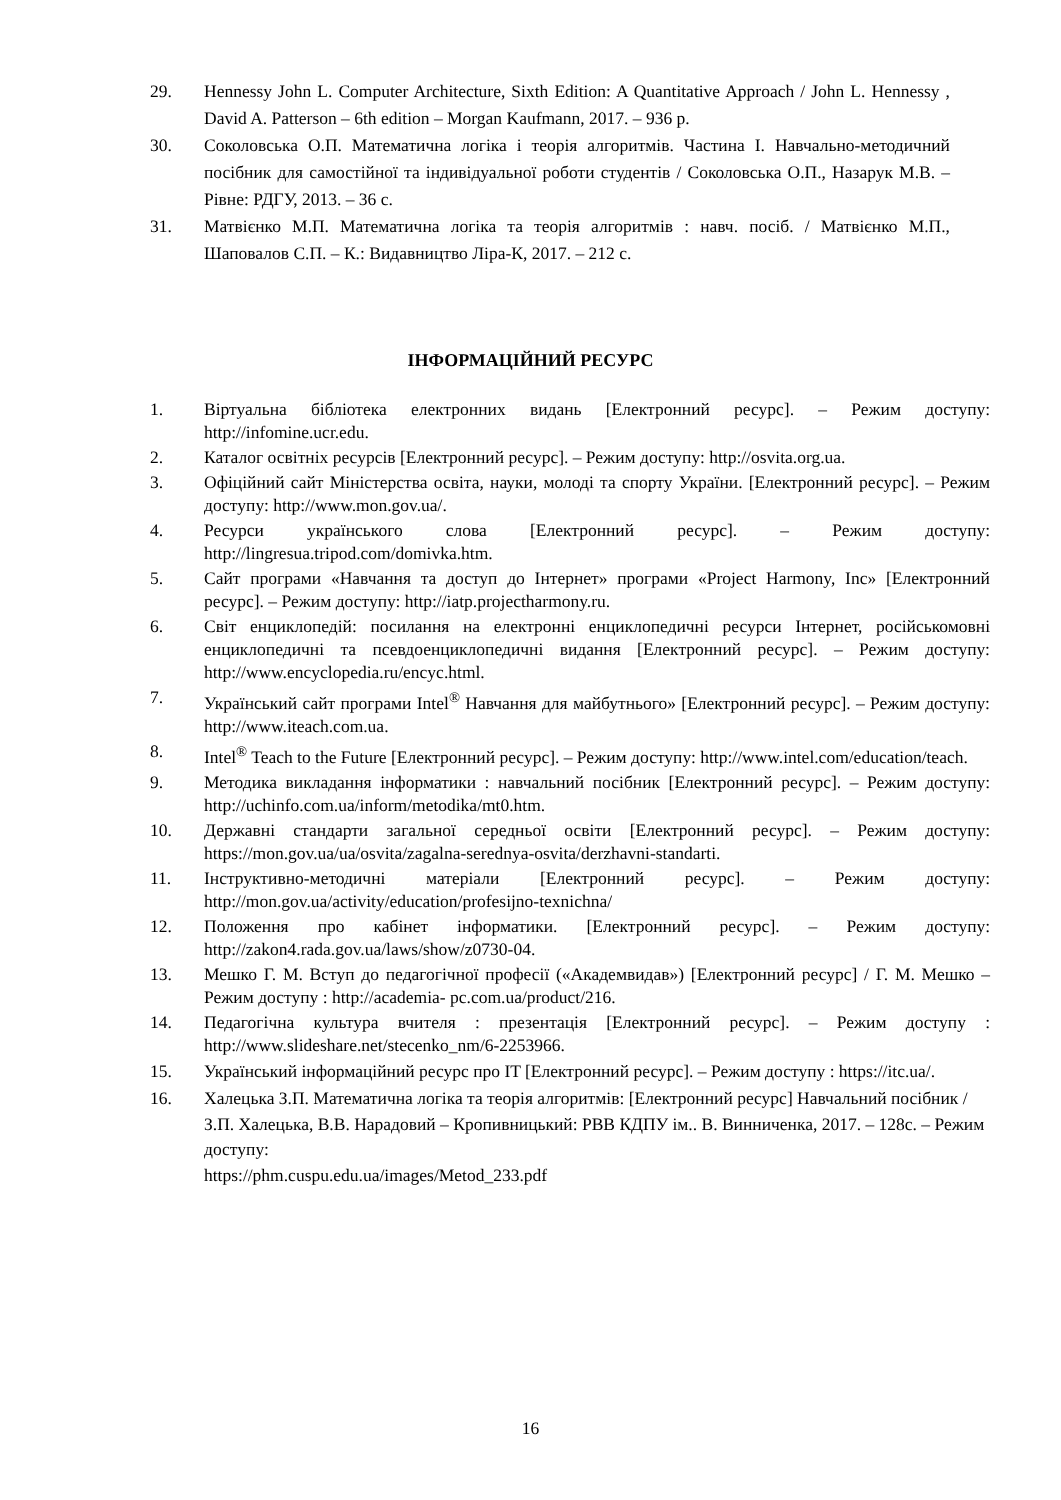29. Hennessy John L. Computer Architecture, Sixth Edition: A Quantitative Approach / John L. Hennessy , David A. Patterson – 6th edition – Morgan Kaufmann, 2017. – 936 p.
30. Соколовська О.П. Математична логіка і теорія алгоритмів. Частина І. Навчально-методичний посібник для самостійної та індивідуальної роботи студентів / Соколовська О.П., Назарук М.В. – Рівне: РДГУ, 2013. – 36 с.
31. Матвієнко М.П. Математична логіка та теорія алгоритмів : навч. посіб. / Матвієнко М.П., Шаповалов С.П. – К.: Видавництво Ліра-К, 2017. – 212 с.
ІНФОРМАЦІЙНИЙ РЕСУРС
1. Віртуальна бібліотека електронних видань [Електронний ресурс]. – Режим доступу: http://infomine.ucr.edu.
2. Каталог освітніх ресурсів [Електронний ресурс]. – Режим доступу: http://osvita.org.ua.
3. Офіційний сайт Міністерства освіта, науки, молоді та спорту України. [Електронний ресурс]. – Режим доступу: http://www.mon.gov.ua/.
4. Ресурси українського слова [Електронний ресурс]. – Режим доступу: http://lingresua.tripod.com/domivka.htm.
5. Сайт програми «Навчання та доступ до Інтернет» програми «Project Harmony, Inc» [Електронний ресурс]. – Режим доступу: http://iatp.projectharmony.ru.
6. Світ енциклопедій: посилання на електронні енциклопедичні ресурси Інтернет, російськомовні енциклопедичні та псевдоенциклопедичні видання [Електронний ресурс]. – Режим доступу: http://www.encyclopedia.ru/encyc.html.
7. Український сайт програми Intel<sup>®</sup> Навчання для майбутнього» [Електронний ресурс]. – Режим доступу: http://www.iteach.com.ua.
8. Intel<sup>®</sup> Teach to the Future [Електронний ресурс]. – Режим доступу: http://www.intel.com/education/teach.
9. Методика викладання інформатики : навчальний посібник [Електронний ресурс]. – Режим доступу: http://uchinfo.com.ua/inform/metodika/mt0.htm.
10. Державні стандарти загальної середньої освіти [Електронний ресурс]. – Режим доступу: https://mon.gov.ua/ua/osvita/zagalna-serednya-osvita/derzhavni-standarti.
11. Інструктивно-методичні матеріали [Електронний ресурс]. – Режим доступу: http://mon.gov.ua/activity/education/profesijno-texnichna/
12. Положення про кабінет інформатики. [Електронний ресурс]. – Режим доступу: http://zakon4.rada.gov.ua/laws/show/z0730-04.
13. Мешко Г. М. Вступ до педагогічної професії («Академвидав») [Електронний ресурс] / Г. М. Мешко – Режим доступу : http://academia- pc.com.ua/product/216.
14. Педагогічна культура вчителя : презентація [Електронний ресурс]. – Режим доступу : http://www.slideshare.net/stecenko_nm/6-2253966.
15. Український інформаційний ресурс про IT [Електронний ресурс]. – Режим доступу : https://itc.ua/.
16. Халецька З.П. Математична логіка та теорія алгоритмів: [Електронний ресурс] Навчальний посібник / З.П. Халецька, В.В. Нарадовий – Кропивницький: РВВ КДПУ ім.. В. Винниченка, 2017. – 128с. – Режим доступу:
https://phm.cuspu.edu.ua/images/Metod_233.pdf
16